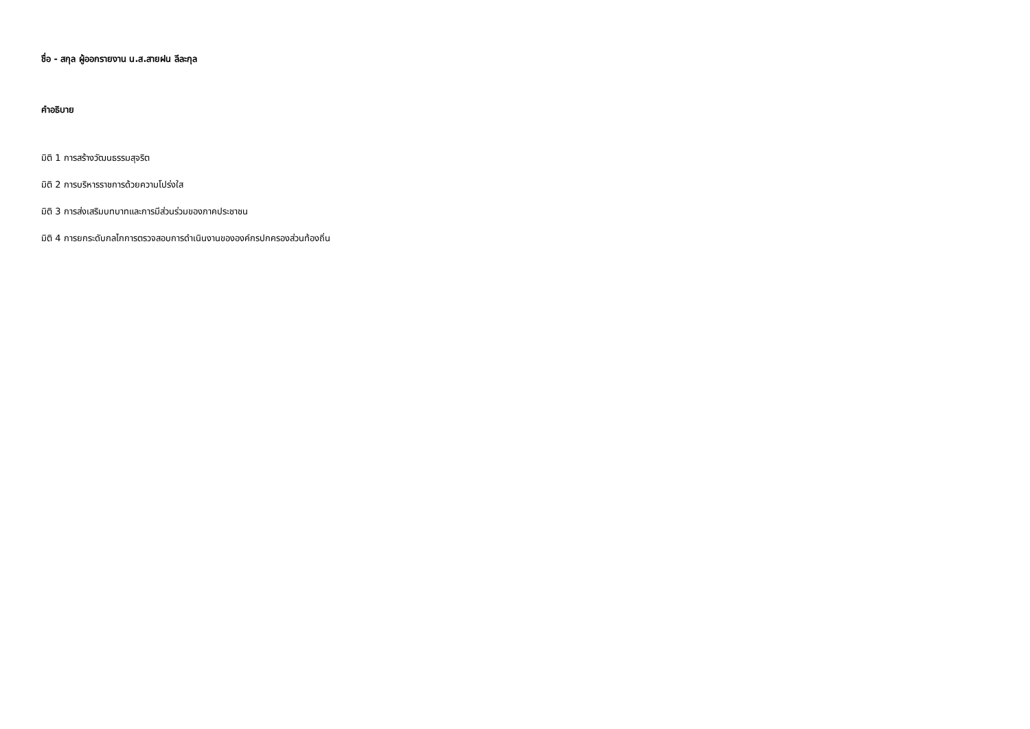ชื่อ - สกุล ผู้ออกรายงาน น.ส.สายฝน ลีละกุล
คำอธิบาย
มิติ 1 การสร้างวัฒนธรรมสุจริต
มิติ 2 การบริหารราชการด้วยความโปร่งใส
มิติ 3 การส่งเสริมบทบาทและการมีส่วนร่วมของภาคประชาชน
มิติ 4 การยกระดับกลไกการตรวจสอบการดำเนินงานขององค์กรปกครองส่วนท้องถิ่น